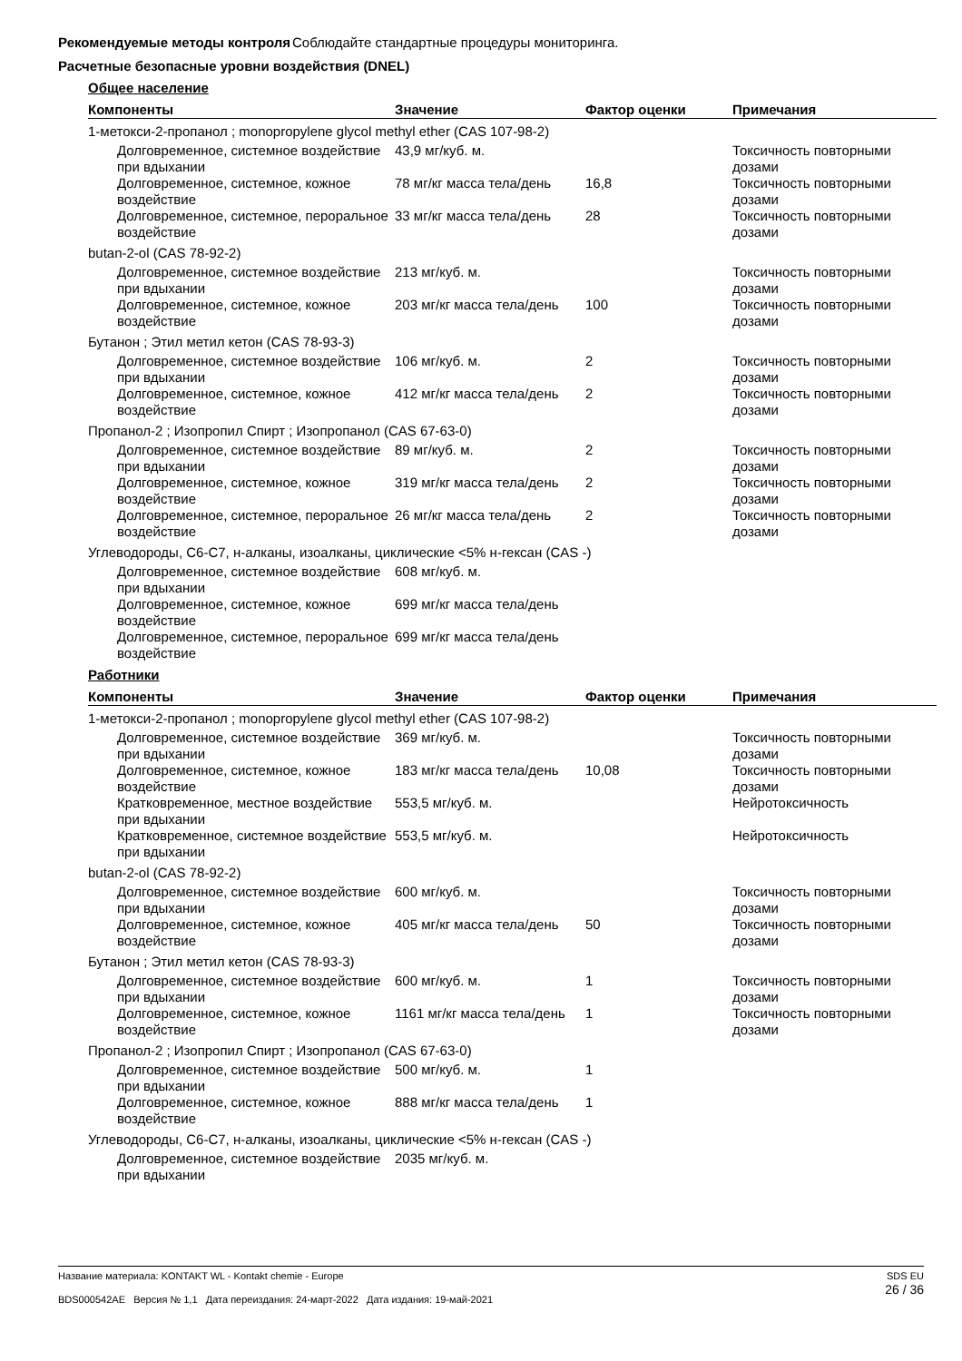Рекомендуемые методы контроля
Соблюдайте стандартные процедуры мониторинга.
Расчетные безопасные уровни воздействия (DNEL)
Общее население
| Компоненты | Значение | Фактор оценки | Примечания |
| --- | --- | --- | --- |
| 1-метокси-2-пропанол ; monopropylene glycol methyl ether (CAS 107-98-2) | | | |
| Долговременное, системное воздействие при вдыхании | 43,9 мг/куб. м. | | Токсичность повторными дозами |
| Долговременное, системное, кожное воздействие | 78 мг/кг масса тела/день | 16,8 | Токсичность повторными дозами |
| Долговременное, системное, пероральное воздействие | 33 мг/кг масса тела/день | 28 | Токсичность повторными дозами |
| butan-2-ol (CAS 78-92-2) | | | |
| Долговременное, системное воздействие при вдыхании | 213 мг/куб. м. | | Токсичность повторными дозами |
| Долговременное, системное, кожное воздействие | 203 мг/кг масса тела/день | 100 | Токсичность повторными дозами |
| Бутанон ; Этил метил кетон (CAS 78-93-3) | | | |
| Долговременное, системное воздействие при вдыхании | 106 мг/куб. м. | 2 | Токсичность повторными дозами |
| Долговременное, системное, кожное воздействие | 412 мг/кг масса тела/день | 2 | Токсичность повторными дозами |
| Пропанол-2 ; Изопропил Спирт ; Изопропанол (CAS 67-63-0) | | | |
| Долговременное, системное воздействие при вдыхании | 89 мг/куб. м. | 2 | Токсичность повторными дозами |
| Долговременное, системное, кожное воздействие | 319 мг/кг масса тела/день | 2 | Токсичность повторными дозами |
| Долговременное, системное, пероральное воздействие | 26 мг/кг масса тела/день | 2 | Токсичность повторными дозами |
| Углеводороды, C6-C7, н-алканы, изоалканы, циклические <5% н-гексан (CAS -) | | | |
| Долговременное, системное воздействие при вдыхании | 608 мг/куб. м. | | |
| Долговременное, системное, кожное воздействие | 699 мг/кг масса тела/день | | |
| Долговременное, системное, пероральное воздействие | 699 мг/кг масса тела/день | | |
Работники
| Компоненты | Значение | Фактор оценки | Примечания |
| --- | --- | --- | --- |
| 1-метокси-2-пропанол ; monopropylene glycol methyl ether (CAS 107-98-2) | | | |
| Долговременное, системное воздействие при вдыхании | 369 мг/куб. м. | | Токсичность повторными дозами |
| Долговременное, системное, кожное воздействие | 183 мг/кг масса тела/день | 10,08 | Токсичность повторными дозами |
| Кратковременное, местное воздействие при вдыхании | 553,5 мг/куб. м. | | Нейротоксичность |
| Кратковременное, системное воздействие при вдыхании | 553,5 мг/куб. м. | | Нейротоксичность |
| butan-2-ol (CAS 78-92-2) | | | |
| Долговременное, системное воздействие при вдыхании | 600 мг/куб. м. | | Токсичность повторными дозами |
| Долговременное, системное, кожное воздействие | 405 мг/кг масса тела/день | 50 | Токсичность повторными дозами |
| Бутанон ; Этил метил кетон (CAS 78-93-3) | | | |
| Долговременное, системное воздействие при вдыхании | 600 мг/куб. м. | 1 | Токсичность повторными дозами |
| Долговременное, системное, кожное воздействие | 1161 мг/кг масса тела/день | 1 | Токсичность повторными дозами |
| Пропанол-2 ; Изопропил Спирт ; Изопропанол (CAS 67-63-0) | | | |
| Долговременное, системное воздействие при вдыхании | 500 мг/куб. м. | 1 | |
| Долговременное, системное, кожное воздействие | 888 мг/кг масса тела/день | 1 | |
| Углеводороды, C6-C7, н-алканы, изоалканы, циклические <5% н-гексан (CAS -) | | | |
| Долговременное, системное воздействие при вдыхании | 2035 мг/куб. м. | | |
Название материала: KONTAKT WL - Kontakt chemie - Europe
BDS000542AE Версия № 1,1 Дата переиздания: 24-март-2022 Дата издания: 19-май-2021
SDS EU
26 / 36